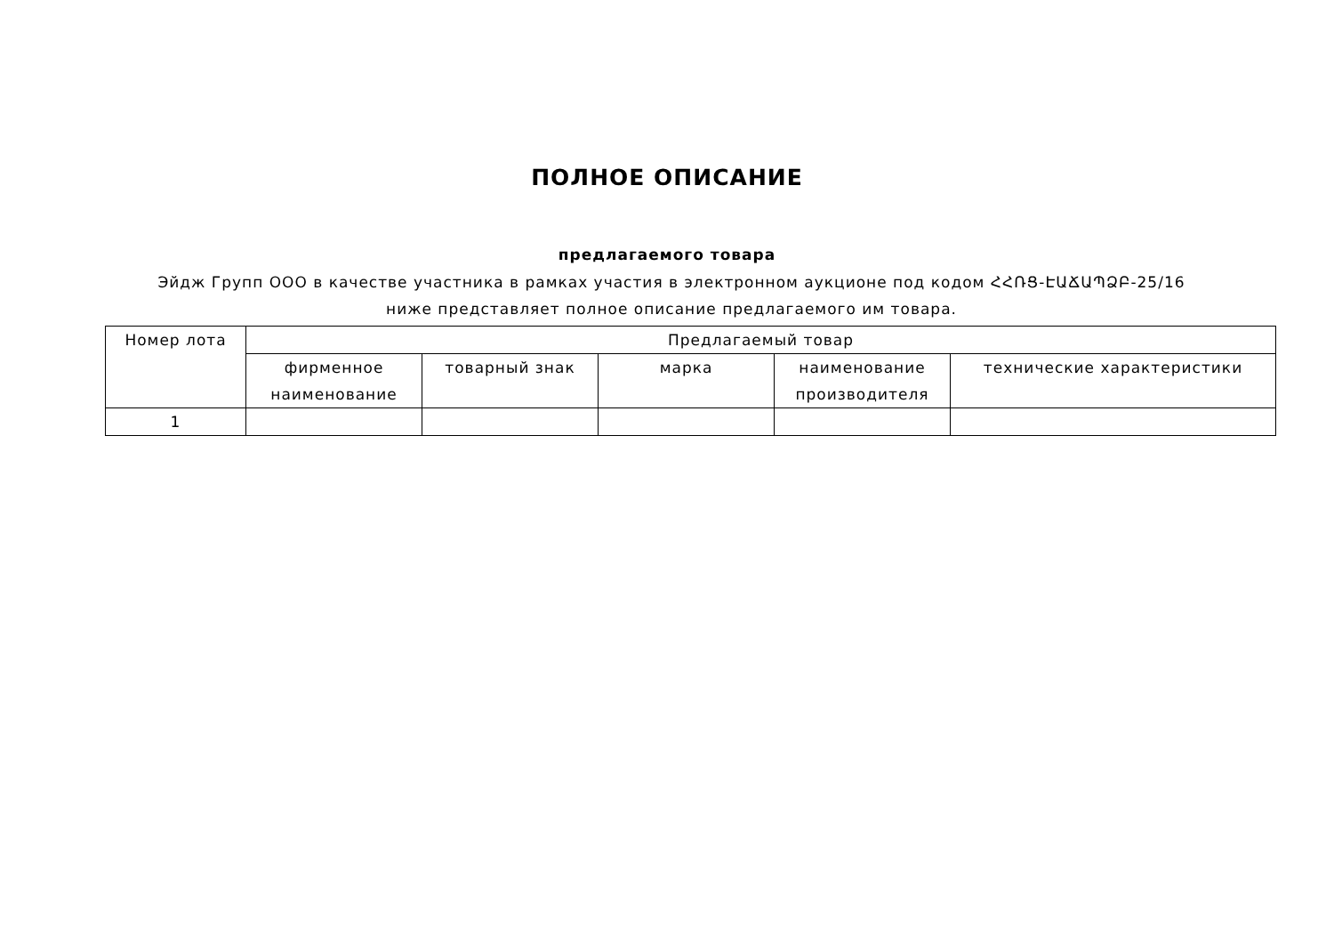ПОЛНОЕ ОПИСАНИЕ
предлагаемого товара
Эйдж Групп ООО в качестве участника в рамках участия в электронном аукционе под кодом ՀՀՌՑ-ԷԱՃԱՊՁԲ-25/16 ниже представляет полное описание предлагаемого им товара.
| Номер лота | Предлагаемый товар | | | | |
| --- | --- | --- | --- | --- | --- |
| | фирменное наименование | товарный знак | марка | наименование производителя | технические характеристики |
| 1 | | | | | |